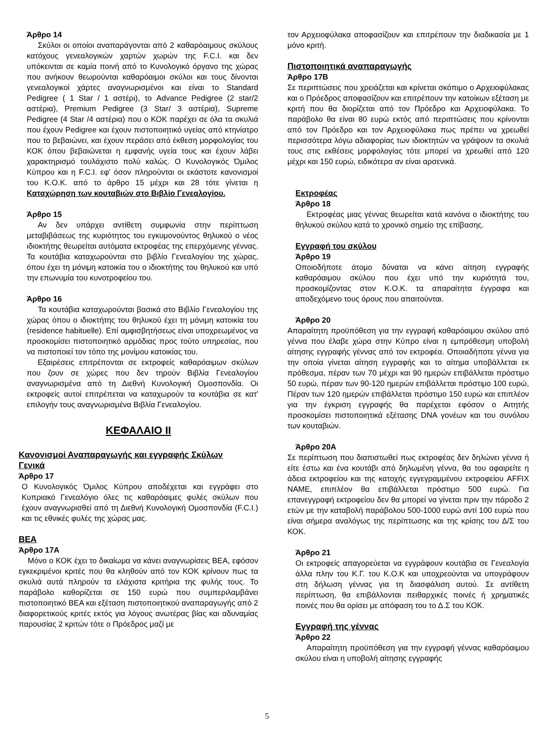Άρθρο 14
Σκύλοι οι οποίοι αναπαράγονται από 2 καθαρόαιμους σκύλους κατόχους γενεαλογικών χαρτών χωρών της F.C.I. και δεν υπόκεινται σε καμία ποινή από το Κυνολογικό όργανο της χώρας που ανήκουν θεωρούνται καθαρόαιμοι σκύλοι και τους δίνονται γενεαλογικοί χάρτες αναγνωρισμένοι και είναι το Standard Pedigree ( 1 Star / 1 αστέρι), το Advance Pedigree (2 star/2 αστέρια), Premium Pedigree (3 Star/ 3 αστέρια), Supreme Pedigree (4 Star /4 αστέρια) που ο ΚΟΚ παρέχει σε όλα τα σκυλιά που έχουν Pedigree και έχουν πιστοποιητικό υγείας από κτηνίατρο που το βεβαιώνει, και έχουν περάσει από έκθεση μορφολογίας του ΚΟΚ όπου βεβαιώνεται η εμφανής υγεία τους και έχουν λάβει χαρακτηρισμό τουλάχιστο πολύ καλώς. Ο Κυνολογικός Όμιλος Κύπρου και η F.C.I. εφ' όσον πληρούνται οι εκάστοτε κανονισμοί του Κ.Ο.Κ. από το άρθρο 15 μέχρι και 28 τότε γίνεται η Καταχώρηση των κουταβιών στο Βιβλίο Γενεαλογίου.
Άρθρο 15
Αν δεν υπάρχει αντίθετη συμφωνία στην περίπτωση μεταβιβάσεως της κυριότητος του εγκυμονούντος θηλυκού ο νέος ιδιοκτήτης θεωρείται αυτόματα εκτροφέας της επερχόμενης γέννας. Τα κουτάβια καταχωρούνται στο βιβλίο Γενεαλογίου της χώρας, όπου έχει τη μόνιμη κατοικία του ο ιδιοκτήτης του θηλυκού και υπό την επωνυμία του κυνοτροφείου του.
Άρθρο 16
Τα κουτάβια καταχωρούνται βασικά στο Βιβλίο Γενεαλογίου της χώρας όπου ο ιδιοκτήτης του θηλυκού έχει τη μόνιμη κατοικία του (residence habituelle). Επί αμφισβητήσεως είναι υποχρεωμένος να προσκομίσει πιστοποιητικό αρμόδιας προς τούτο υπηρεσίας, που να πιστοποιεί τον τόπο της μονίμου κατοικίας του.
Εξαιρέσεις επιτρέπονται σε εκτροφείς καθαρόαιμων σκύλων που ζουν σε χώρες που δεν τηρούν Βιβλία Γενεαλογίου αναγνωρισμένα από τη Διεθνή Κυνολογική Ομοσπονδία. Οι εκτροφείς αυτοί επιτρέπεται να καταχωρούν τα κουτάβια σε κατ' επιλογήν τους αναγνωρισμένα Βιβλία Γενεαλογίου.
ΚΕΦΑΛΑΙΟ ΙΙ
Κανονισμοί Αναπαραγωγής και εγγραφής Σκύλων Γενικά
Άρθρο 17
Ο Κυνολογικός Όμιλος Κύπρου αποδέχεται και εγγράφει στο Κυπριακό Γενεαλόγιο όλες τις καθαρόαιμες φυλές σκύλων που έχουν αναγνωρισθεί από τη Διεθνή Κυνολογική Ομοσπονδία (F.C.I.) και τις εθνικές φυλές της χώρας μας.
ΒΕΑ
Άρθρο 17Α
Μόνο ο ΚΟΚ έχει το δικαίωμα να κάνει αναγνωρίσεις ΒΕΑ, εφόσον εγκεκριμένοι κριτές που θα κληθούν από τον ΚΟΚ κρίνουν πως τα σκυλιά αυτά πληρούν τα ελάχιστα κριτήρια της φυλής τους. Το παράβολο καθορίζεται σε 150 ευρώ που συμπεριλαμβάνει πιστοποιητικό ΒΕΑ και εξέταση πιστοποιητικού αναπαραγωγής από 2 διαφορετικούς κριτές εκτός για λόγους ανωτέρας βίας και αδυναμίας παρουσίας 2 κριτών τότε ο Πρόεδρος μαζί με
τον Αρχειοφύλακα αποφασίζουν και επιτρέπουν την διαδικασία με 1 μόνο κριτή.
Πιστοποιητικά αναπαραγωγής
Άρθρο 17Β
Σε περιπτώσεις που χρειάζεται και κρίνεται σκόπιμο ο Αρχειοφύλακας και ο Πρόεδρος αποφασίζουν και επιτρέπουν την κατοίκων εξέταση με κριτή που θα διορίζεται από τον Πρόεδρο και Αρχειοφύλακα. Το παράβολο θα είναι 80 ευρώ εκτός από περιπτώσεις που κρίνονται από τον Πρόεδρο και τον Αρχειοφύλακα πως πρέπει να χρεωθεί περισσότερα λόγω αδιαφορίας των ιδιοκτητών να γράψουν τα σκυλιά τους στις εκθέσεις μορφολογίας τότε μπορεί να χρεωθεί από 120 μέχρι και 150 ευρώ, ειδικότερα αν είναι αρσενικά.
Εκτροφέας
Άρθρο 18
Εκτροφέας μιας γέννας θεωρείται κατά κανόνα ο ιδιοκτήτης του θηλυκού σκύλου κατά το χρονικό σημείο της επίβασης.
Εγγραφή του σκύλου
Άρθρο 19
Οποιοδήποτε άτομο δύναται να κάνει αίτηση εγγραφής καθαρόαιμου σκύλου που έχει υπό την κυριότητά του, προσκομίζοντας στον Κ.Ο.Κ. τα απαραίτητα έγγραφα και αποδεχόμενο τους όρους που απαιτούνται.
Άρθρο 20
Απαραίτητη προϋπόθεση για την εγγραφή καθαρόαιμου σκύλου από γέννα που έλαβε χώρα στην Κύπρο είναι η εμπρόθεσμη υποβολή αίτησης εγγραφής γέννας από τον εκτροφέα. Οποιαδήποτε γέννα για την οποία γίνεται αίτηση εγγραφής και το αίτημα υποβάλλεται εκ πρόθεσμα, πέραν των 70 μέχρι και 90 ημερών επιβάλλεται πρόστιμο 50 ευρώ, πέραν των 90-120 ημερών επιβάλλεται πρόστιμο 100 ευρώ, Πέραν των 120 ημερών επιβάλλεται πρόστιμο 150 ευρώ και επιπλέον για την έγκριση εγγραφής θα παρέχεται εφόσον ο Αιτητής προσκομίσει πιστοποιητικά εξέτασης DNA γονέων και του συνόλου των κουταβιών.
Άρθρο 20Α
Σε περίπτωση που διαπιστωθεί πως εκτροφέας δεν δηλώνει γέννα ή είτε έστω και ένα κουτάβι από δηλωμένη γέννα, θα του αφαιρείτε η άδεια εκτροφείου και της κατοχής εγγεγραμμένου εκτροφείου AFFIX NAME, επιπλέον θα επιβάλλεται πρόστιμο 500 ευρώ. Για επανεγγραφή εκτροφείου δεν θα μπορεί να γίνεται πριν την πάροδο 2 ετών με την καταβολή παράβολου 500-1000 ευρώ αντί 100 ευρώ που είναι σήμερα αναλόγως της περίπτωσης και της κρίσης του Δ/Σ του ΚΟΚ.
Άρθρο 21
Οι εκτροφείς απαγορεύεται να εγγράφουν κουτάβια σε Γενεαλογία άλλα πλην του Κ.Γ. του Κ.Ο.Κ και υποχρεούνται να υπογράφουν στη δήλωση γέννας για τη διασφάλιση αυτού. Σε αντίθετη περίπτωση, θα επιβάλλονται πειθαρχικές ποινές ή χρηματικές ποινές που θα ορίσει με απόφαση του το Δ.Σ του ΚΟΚ.
Εγγραφή της γέννας
Άρθρο 22
Απαραίτητη προϋπόθεση για την εγγραφή γέννας καθαρόαιμου σκύλου είναι η υποβολή αίτησης εγγραφής
5